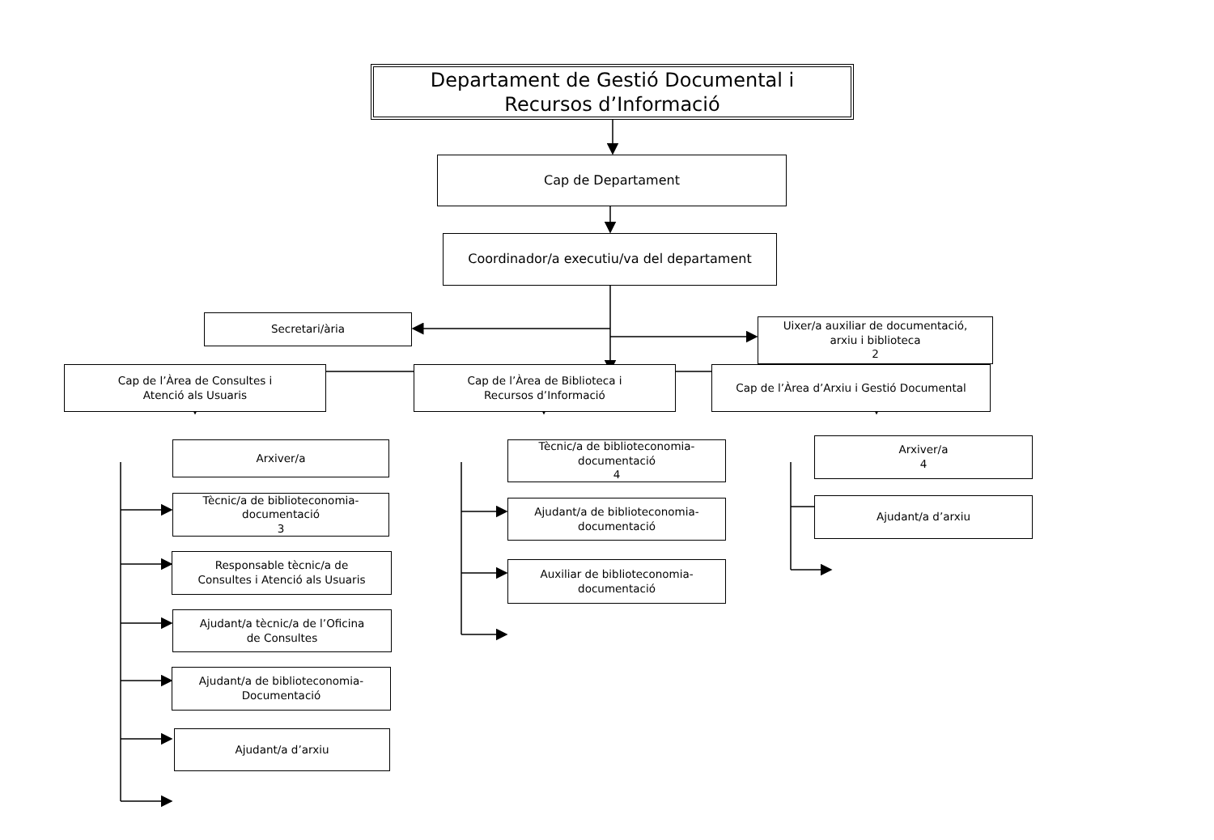Departament de Gestió Documental i
Recursos d’Informació
Cap de Departament
Coordinador/a executiu/va del departament
Secretari/ària
Uixer/a auxiliar de documentació,
arxiu i biblioteca
2
Cap de l’Àrea de Consultes i
Atenció als Usuaris
Arxiver/a
Tècnic/a de biblioteconomia-
documentació
3
Responsable tècnic/a de
Consultes i Atenció als Usuaris
Ajudant/a tècnic/a de l’Oficina
de Consultes
Ajudant/a de biblioteconomia-
Documentació
Ajudant/a d’arxiu
Cap de l’Àrea de Biblioteca i
Recursos d’Informació
Tècnic/a de biblioteconomia-
documentació
4
Ajudant/a de biblioteconomia-
documentació
Auxiliar de biblioteconomia-
documentació
Cap de l’Àrea d’Arxiu i Gestió Documental
Arxiver/a
4
Ajudant/a d’arxiu